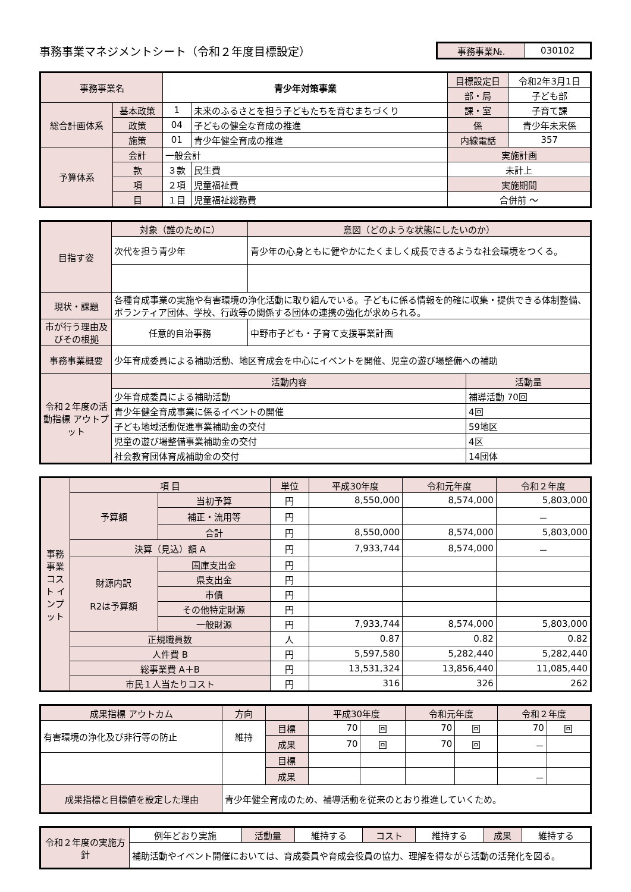事務事業マネジメントシート（令和２年度目標設定）
| 事務事業№. | 030102 |
| 事務事業名 | | 青少年対策事業 | | 目標設定日 | 令和2年3月1日 |
| | | | | 部・局 | 子ども部 |
| 総合計画体系 | 基本政策 | 1 | 未来のふるさとを担う子どもたちを育むまちづくり | 課・室 | 子育て課 |
| | 政策 | 04 | 子どもの健全な育成の推進 | 係 | 青少年未来係 |
| | 施策 | 01 | 青少年健全育成の推進 | 内線電話 | 357 |
| 予算体系 | 会計 | 一般会計 | | 実施計画 | |
| | 款 | ３款 | 民生費 | 未計上 | |
| | 項 | ２項 | 児童福祉費 | 実施期間 | |
| | 目 | １目 | 児童福祉総務費 | 合併前 〜 | |
| 目指す姿 | 対象（誰のために） | 意図（どのような状態にしたいのか） | |
| | 次代を担う青少年 | 青少年の心身ともに健やかにたくましく成長できるような社会環境をつくる。 | |
| 現状・課題 | 各種育成事業の実施や有害環境の浄化活動に取り組んでいる。子どもに係る情報を的確に収集・提供できる体制整備、ボランティア団体、学校、行政等の関係する団体の連携の強化が求められる。 | | |
| 市が行う理由及びその根拠 | 任意的自治事務 | 中野市子ども・子育て支援事業計画 | |
| 事務事業概要 | 少年育成委員による補助活動、地区育成会を中心にイベントを開催、児童の遊び場整備への補助 | | |
| 令和２年度の活動指標 アウトプット | 活動内容 | | 活動量 |
| | 少年育成委員による補助活動 | | 補導活動 70回 |
| | 青少年健全育成事業に係るイベントの開催 | | 4回 |
| | 子ども地域活動促進事業補助金の交付 | | 59地区 |
| | 児童の遊び場整備事業補助金の交付 | | 4区 |
| | 社会教育団体育成補助金の交付 | | 14団体 |
| 事務事業コスト インプット | 項 目 | | 単位 | 平成30年度 | 令和元年度 | 令和２年度 |
| | 予算額 | 当初予算 | 円 | 8,550,000 | 8,574,000 | 5,803,000 |
| | | 補正・流用等 | 円 | | | － |
| | | 合計 | 円 | 8,550,000 | 8,574,000 | 5,803,000 |
| | 決算（見込）額 A | | 円 | 7,933,744 | 8,574,000 | － |
| | 財源内訳 R2は予算額 | 国庫支出金 | 円 | | | |
| | | 県支出金 | 円 | | | |
| | | 市債 | 円 | | | |
| | | その他特定財源 | 円 | | | |
| | | 一般財源 | 円 | 7,933,744 | 8,574,000 | 5,803,000 |
| | 正規職員数 | | 人 | 0.87 | 0.82 | 0.82 |
| | 人件費 B | | 円 | 5,597,580 | 5,282,440 | 5,282,440 |
| | 総事業費 A＋B | | 円 | 13,531,324 | 13,856,440 | 11,085,440 |
| | 市民１人当たりコスト | | 円 | 316 | 326 | 262 |
| 成果指標 アウトカム | | 方向 | | 平成30年度 | | 令和元年度 | | 令和２年度 | |
| 有害環境の浄化及び非行等の防止 | | 維持 | 目標 | 70 | 回 | 70 | 回 | 70 | 回 |
| | | | 成果 | 70 | 回 | 70 | 回 | － | |
| | | | 目標 | | | | | | |
| | | | 成果 | | | | | － | |
| 成果指標と目標値を設定した理由 | 青少年健全育成のため、補導活動を従来のとおり推進していくため。 | | | | | | | | |
| 令和２年度の実施方針 | 例年どおり実施 | 活動量 | 維持する | コスト | 維持する | 成果 | 維持する |
| | 補助活動やイベント開催においては、育成委員や育成会役員の協力、理解を得ながら活動の活発化を図る。 | | | | | | |